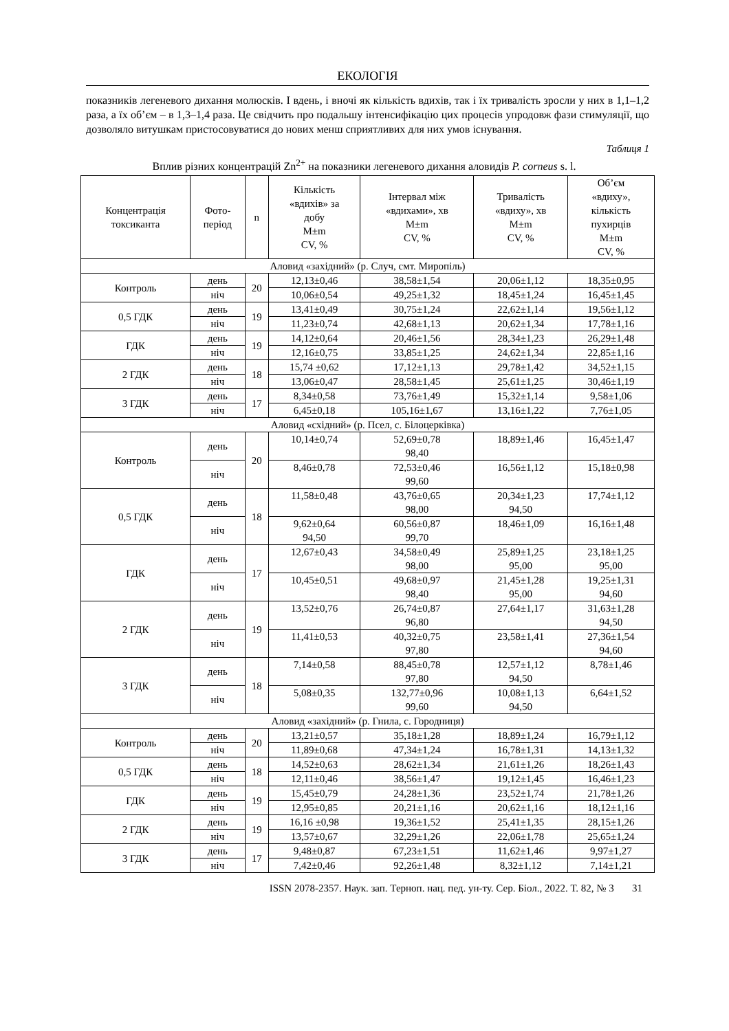ЕКОЛОГІЯ
показників легеневого дихання молюсків. І вдень, і вночі як кількість вдихів, так і їх тривалість зросли у них в 1,1–1,2 раза, а їх об’єм – в 1,3–1,4 раза. Це свідчить про подальшу інтенсифікацію цих процесів упродовж фази стимуляції, що дозволяло витушкам пристосовуватися до нових менш сприятливих для них умов існування.
Таблиця 1
Вплив різних концентрацій Zn<sup>2+</sup> на показники легеневого дихання аловидів P. corneus s. l.
| Концентрація токсиканта | Фото- період | n | Кількість «вдихів» за добу M±m CV, % | Інтервал між «вдихами», хв M±m CV, % | Тривалість «вдиху», хв M±m CV, % | Об’єм «вдиху», кількість пухирців M±m CV, % |
| --- | --- | --- | --- | --- | --- | --- |
| Аловид «західний» (р. Случ, смт. Миропіль) | | | | | | |
| Контроль | день | 20 | 12,13±0,46 | 38,58±1,54 | 20,06±1,12 | 18,35±0,95 |
| | ніч | | 10,06±0,54 | 49,25±1,32 | 18,45±1,24 | 16,45±1,45 |
| 0,5 ГДК | день | 19 | 13,41±0,49 | 30,75±1,24 | 22,62±1,14 | 19,56±1,12 |
| | ніч | | 11,23±0,74 | 42,68±1,13 | 20,62±1,34 | 17,78±1,16 |
| ГДК | день | 19 | 14,12±0,64 | 20,46±1,56 | 28,34±1,23 | 26,29±1,48 |
| | ніч | | 12,16±0,75 | 33,85±1,25 | 24,62±1,34 | 22,85±1,16 |
| 2 ГДК | день | 18 | 15,74 ±0,62 | 17,12±1,13 | 29,78±1,42 | 34,52±1,15 |
| | ніч | | 13,06±0,47 | 28,58±1,45 | 25,61±1,25 | 30,46±1,19 |
| 3 ГДК | день | 17 | 8,34±0,58 | 73,76±1,49 | 15,32±1,14 | 9,58±1,06 |
| | ніч | | 6,45±0,18 | 105,16±1,67 | 13,16±1,22 | 7,76±1,05 |
| Аловид «східний» (р. Псел, с. Білоцерківка) | | | | | | |
| Контроль | день | 20 | 10,14±0,74 | 52,69±0,78 98,40 | 18,89±1,46 | 16,45±1,47 |
| | ніч | | 8,46±0,78 | 72,53±0,46 99,60 | 16,56±1,12 | 15,18±0,98 |
| 0,5 ГДК | день | 18 | 11,58±0,48 | 43,76±0,65 98,00 | 20,34±1,23 94,50 | 17,74±1,12 |
| | ніч | | 9,62±0,64 94,50 | 60,56±0,87 99,70 | 18,46±1,09 | 16,16±1,48 |
| ГДК | день | 17 | 12,67±0,43 | 34,58±0,49 98,00 | 25,89±1,25 95,00 | 23,18±1,25 95,00 |
| | ніч | | 10,45±0,51 | 49,68±0,97 98,40 | 21,45±1,28 95,00 | 19,25±1,31 94,60 |
| 2 ГДК | день | 19 | 13,52±0,76 | 26,74±0,87 96,80 | 27,64±1,17 | 31,63±1,28 94,50 |
| | ніч | | 11,41±0,53 | 40,32±0,75 97,80 | 23,58±1,41 | 27,36±1,54 94,60 |
| 3 ГДК | день | 18 | 7,14±0,58 | 88,45±0,78 97,80 | 12,57±1,12 94,50 | 8,78±1,46 |
| | ніч | | 5,08±0,35 | 132,77±0,96 99,60 | 10,08±1,13 94,50 | 6,64±1,52 |
| Аловид «західний» (р. Гнила, с. Городниця) | | | | | | |
| Контроль | день | 20 | 13,21±0,57 | 35,18±1,28 | 18,89±1,24 | 16,79±1,12 |
| | ніч | | 11,89±0,68 | 47,34±1,24 | 16,78±1,31 | 14,13±1,32 |
| 0,5 ГДК | день | 18 | 14,52±0,63 | 28,62±1,34 | 21,61±1,26 | 18,26±1,43 |
| | ніч | | 12,11±0,46 | 38,56±1,47 | 19,12±1,45 | 16,46±1,23 |
| ГДК | день | 19 | 15,45±0,79 | 24,28±1,36 | 23,52±1,74 | 21,78±1,26 |
| | ніч | | 12,95±0,85 | 20,21±1,16 | 20,62±1,16 | 18,12±1,16 |
| 2 ГДК | день | 19 | 16,16 ±0,98 | 19,36±1,52 | 25,41±1,35 | 28,15±1,26 |
| | ніч | | 13,57±0,67 | 32,29±1,26 | 22,06±1,78 | 25,65±1,24 |
| 3 ГДК | день | 17 | 9,48±0,87 | 67,23±1,51 | 11,62±1,46 | 9,97±1,27 |
| | ніч | | 7,42±0,46 | 92,26±1,48 | 8,32±1,12 | 7,14±1,21 |
ISSN 2078-2357. Наук. зап. Терноп. нац. пед. ун-ту. Сер. Біол., 2022. Т. 82, № 3 31